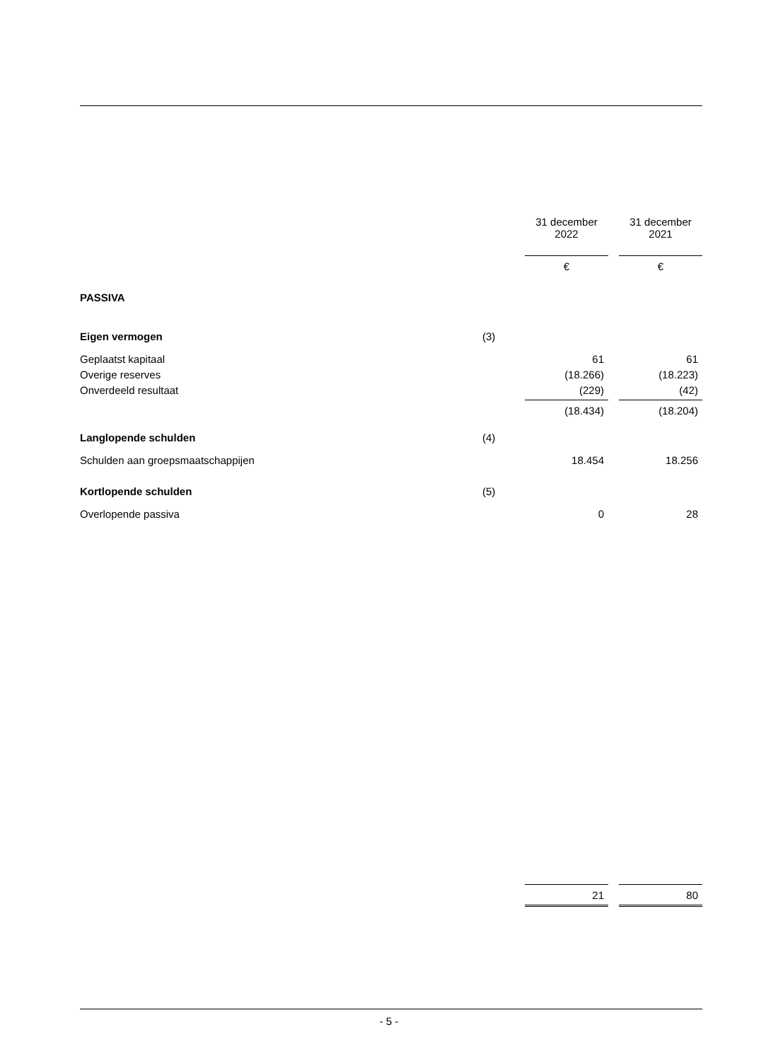| | | 31 december 2022 | | 31 december 2021 |
| | | € | | € |
| PASSIVA | | | | |
| Eigen vermogen | (3) | | | |
| Geplaatst kapitaal | | 61 | | 61 |
| Overige reserves | | (18.266) | | (18.223) |
| Onverdeeld resultaat | | (229) | | (42) |
| | | (18.434) | | (18.204) |
| Langlopende schulden | (4) | | | |
| Schulden aan groepsmaatschappijen | | 18.454 | | 18.256 |
| Kortlopende schulden | (5) | | | |
| Overlopende passiva | | 0 | | 28 |
| | | 21 | | 80 |
- 5 -